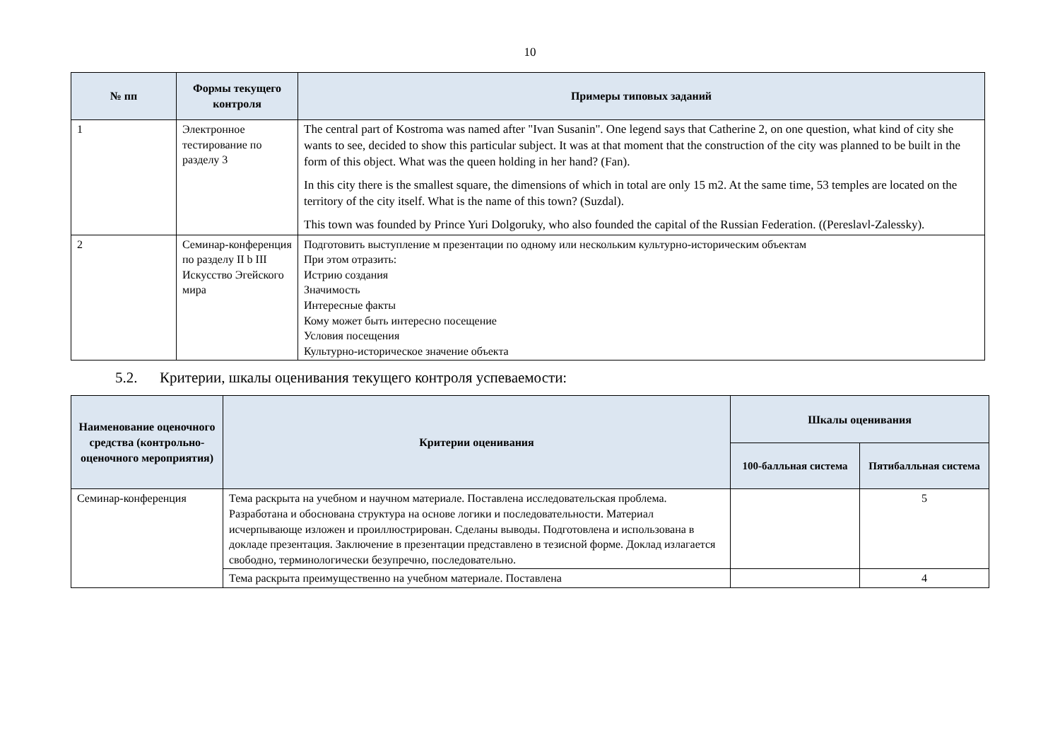10
| № пп | Формы текущего контроля | Примеры типовых заданий |
| --- | --- | --- |
| 1 | Электронное тестирование по разделу 3 | The central part of Kostroma was named after "Ivan Susanin". One legend says that Catherine 2, on one question, what kind of city she wants to see, decided to show this particular subject. It was at that moment that the construction of the city was planned to be built in the form of this object. What was the queen holding in her hand? (Fan). In this city there is the smallest square, the dimensions of which in total are only 15 m2. At the same time, 53 temples are located on the territory of the city itself. What is the name of this town? (Suzdal). This town was founded by Prince Yuri Dolgoruky, who also founded the capital of the Russian Federation. ((Pereslavl-Zalessky). |
| 2 | Семинар-конференция по разделу II b III Искусство Эгейского мира | Подготовить выступление м презентации по одному или нескольким культурно-историческим объектам При этом отразить: Истрию создания Значимость Интересные факты Кому может быть интересно посещение Условия посещения Культурно-историческое значение объекта |
5.2. Критерии, шкалы оценивания текущего контроля успеваемости:
| Наименование оценочного средства (контрольно-оценочного мероприятия) | Критерии оценивания | Шкалы оценивания | |
| --- | --- | --- | --- |
| | | 100-балльная система | Пятибалльная система |
| Семинар-конференция | Тема раскрыта на учебном и научном материале. Поставлена исследовательская проблема. Разработана и обоснована структура на основе логики и последовательности. Материал исчерпывающе изложен и проиллюстрирован. Сделаны выводы. Подготовлена и использована в докладе презентация. Заключение в презентации представлено в тезисной форме. Доклад излагается свободно, терминологически безупречно, последовательно. | | 5 |
| | Тема раскрыта преимущественно на учебном материале. Поставлена | | 4 |